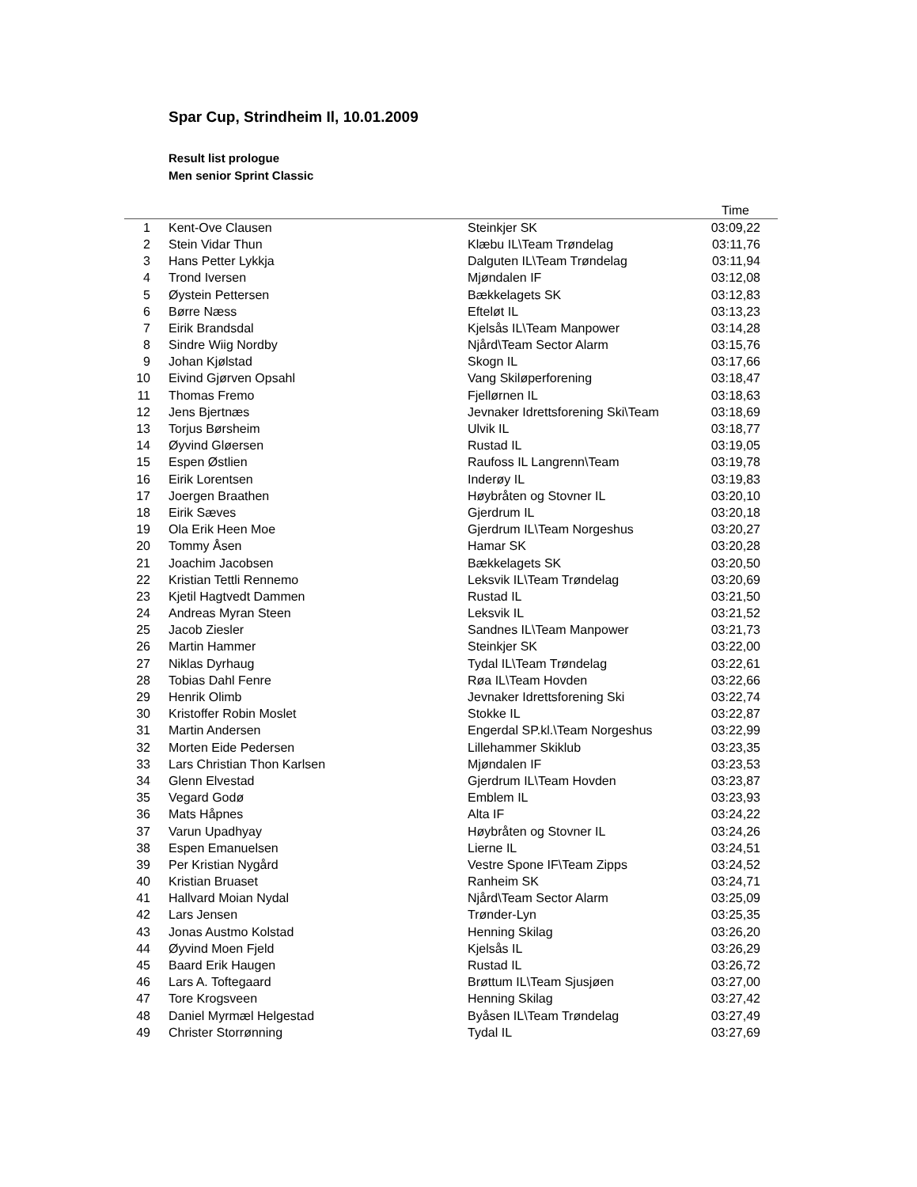Spar Cup, Strindheim Il, 10.01.2009
Result list prologue
Men senior Sprint Classic
| | | | Time |
| --- | --- | --- | --- |
| 1 | Kent-Ove Clausen | Steinkjer SK | 03:09,22 |
| 2 | Stein Vidar Thun | Klæbu IL\Team Trøndelag | 03:11,76 |
| 3 | Hans Petter Lykkja | Dalguten IL\Team Trøndelag | 03:11,94 |
| 4 | Trond Iversen | Mjøndalen IF | 03:12,08 |
| 5 | Øystein Pettersen | Bækkelagets SK | 03:12,83 |
| 6 | Børre Næss | Efteløt IL | 03:13,23 |
| 7 | Eirik Brandsdal | Kjelsås IL\Team Manpower | 03:14,28 |
| 8 | Sindre Wiig Nordby | Njård\Team Sector Alarm | 03:15,76 |
| 9 | Johan Kjølstad | Skogn IL | 03:17,66 |
| 10 | Eivind Gjørven Opsahl | Vang Skiløperforening | 03:18,47 |
| 11 | Thomas Fremo | Fjellørnen IL | 03:18,63 |
| 12 | Jens Bjertnæs | Jevnaker Idrettsforening Ski\Team | 03:18,69 |
| 13 | Torjus Børsheim | Ulvik IL | 03:18,77 |
| 14 | Øyvind Gløersen | Rustad IL | 03:19,05 |
| 15 | Espen Østlien | Raufoss IL Langrenn\Team | 03:19,78 |
| 16 | Eirik Lorentsen | Inderøy IL | 03:19,83 |
| 17 | Joergen Braathen | Høybråten og Stovner IL | 03:20,10 |
| 18 | Eirik Sæves | Gjerdrum IL | 03:20,18 |
| 19 | Ola Erik Heen Moe | Gjerdrum IL\Team Norgeshus | 03:20,27 |
| 20 | Tommy Åsen | Hamar SK | 03:20,28 |
| 21 | Joachim Jacobsen | Bækkelagets SK | 03:20,50 |
| 22 | Kristian Tettli Rennemo | Leksvik IL\Team Trøndelag | 03:20,69 |
| 23 | Kjetil Hagtvedt Dammen | Rustad IL | 03:21,50 |
| 24 | Andreas Myran Steen | Leksvik IL | 03:21,52 |
| 25 | Jacob Ziesler | Sandnes IL\Team Manpower | 03:21,73 |
| 26 | Martin Hammer | Steinkjer SK | 03:22,00 |
| 27 | Niklas Dyrhaug | Tydal IL\Team Trøndelag | 03:22,61 |
| 28 | Tobias Dahl Fenre | Røa IL\Team Hovden | 03:22,66 |
| 29 | Henrik Olimb | Jevnaker Idrettsforening Ski | 03:22,74 |
| 30 | Kristoffer Robin Moslet | Stokke IL | 03:22,87 |
| 31 | Martin Andersen | Engerdal SP.kl.\Team Norgeshus | 03:22,99 |
| 32 | Morten Eide Pedersen | Lillehammer Skiklub | 03:23,35 |
| 33 | Lars Christian Thon Karlsen | Mjøndalen IF | 03:23,53 |
| 34 | Glenn Elvestad | Gjerdrum IL\Team Hovden | 03:23,87 |
| 35 | Vegard Godø | Emblem IL | 03:23,93 |
| 36 | Mats Håpnes | Alta IF | 03:24,22 |
| 37 | Varun Upadhyay | Høybråten og Stovner IL | 03:24,26 |
| 38 | Espen Emanuelsen | Lierne IL | 03:24,51 |
| 39 | Per Kristian Nygård | Vestre Spone IF\Team Zipps | 03:24,52 |
| 40 | Kristian Bruaset | Ranheim SK | 03:24,71 |
| 41 | Hallvard Moian Nydal | Njård\Team Sector Alarm | 03:25,09 |
| 42 | Lars Jensen | Trønder-Lyn | 03:25,35 |
| 43 | Jonas Austmo Kolstad | Henning Skilag | 03:26,20 |
| 44 | Øyvind Moen Fjeld | Kjelsås IL | 03:26,29 |
| 45 | Baard Erik Haugen | Rustad IL | 03:26,72 |
| 46 | Lars A. Toftegaard | Brøttum IL\Team Sjusjøen | 03:27,00 |
| 47 | Tore Krogsveen | Henning Skilag | 03:27,42 |
| 48 | Daniel Myrmæl Helgestad | Byåsen IL\Team Trøndelag | 03:27,49 |
| 49 | Christer Storrønning | Tydal IL | 03:27,69 |